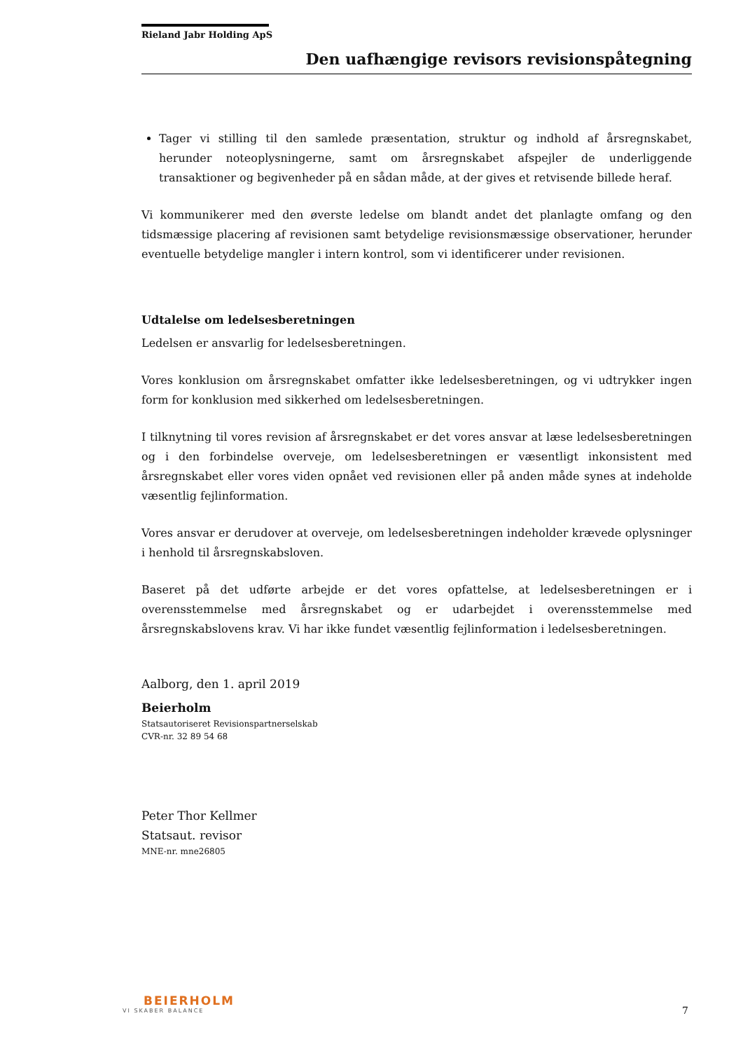Rieland Jabr Holding ApS
Den uafhængige revisors revisionspåtegning
Tager vi stilling til den samlede præsentation, struktur og indhold af årsregnskabet, herunder noteoplysningerne, samt om årsregnskabet afspejler de underliggende transaktioner og begivenheder på en sådan måde, at der gives et retvisende billede heraf.
Vi kommunikerer med den øverste ledelse om blandt andet det planlagte omfang og den tidsmæssige placering af revisionen samt betydelige revisionsmæssige observationer, herunder eventuelle betydelige mangler i intern kontrol, som vi identificerer under revisionen.
Udtalelse om ledelsesberetningen
Ledelsen er ansvarlig for ledelsesberetningen.
Vores konklusion om årsregnskabet omfatter ikke ledelsesberetningen, og vi udtrykker ingen form for konklusion med sikkerhed om ledelsesberetningen.
I tilknytning til vores revision af årsregnskabet er det vores ansvar at læse ledelsesberetningen og i den forbindelse overveje, om ledelsesberetningen er væsentligt inkonsistent med årsregnskabet eller vores viden opnået ved revisionen eller på anden måde synes at indeholde væsentlig fejlinformation.
Vores ansvar er derudover at overveje, om ledelsesberetningen indeholder krævede oplysninger i henhold til årsregnskabsloven.
Baseret på det udførte arbejde er det vores opfattelse, at ledelsesberetningen er i overensstemmelse med årsregnskabet og er udarbejdet i overensstemmelse med årsregnskabslovens krav. Vi har ikke fundet væsentlig fejlinformation i ledelsesberetningen.
Aalborg, den 1. april 2019
Beierholm
Statsautoriseret Revisionspartnerselskab
CVR-nr. 32 89 54 68
Peter Thor Kellmer
Statsaut. revisor
MNE-nr. mne26805
BEIERHOLM
VI SKABER BALANCE
7